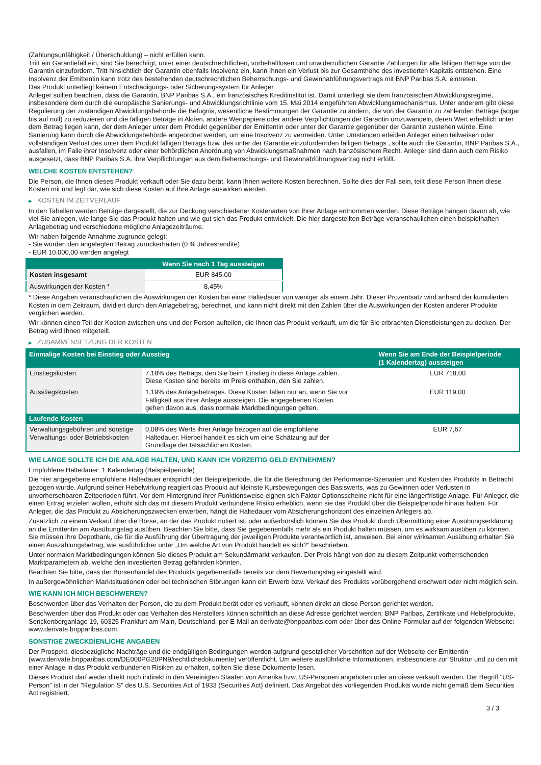(Zahlungsunfähigkeit / Überschuldung) – nicht erfüllen kann.
Tritt ein Garantiefall ein, sind Sie berechtigt, unter einer deutschrechtlichen, vorbehaltlosen und unwiderruflichen Garantie Zahlungen für alle fälligen Beträge von der Garantin einzufordern. Tritt hinsichtlich der Garantin ebenfalls Insolvenz ein, kann Ihnen ein Verlust bis zur Gesamthöhe des investierten Kapitals entstehen. Eine Insolvenz der Emittentin kann trotz des bestehenden deutschrechtlichen Beherrschungs- und Gewinnabführungsvertrags mit BNP Paribas S.A. eintreten.
Das Produkt unterliegt keinem Entschädigungs- oder Sicherungssystem für Anleger.
Anleger sollten beachten, dass die Garantin, BNP Paribas S.A., ein französisches Kreditinstitut ist. Damit unterliegt sie dem französischen Abwicklungsregime, insbesondere dem durch die europäische Sanierungs- und Abwicklungsrichtlinie vom 15. Mai 2014 eingeführten Abwicklungsmechanismus. Unter anderem gibt diese Regulierung der zuständigen Abwicklungsbehörde die Befugnis, wesentliche Bestimmungen der Garantie zu ändern, die von der Garantin zu zahlenden Beträge (sogar bis auf null) zu reduzieren und die fälligen Beträge in Aktien, andere Wertpapiere oder andere Verpflichtungen der Garantin umzuwandeln, deren Wert erheblich unter dem Betrag liegen kann, der dem Anleger unter dem Produkt gegenüber der Emittentin oder unter der Garantie gegenüber der Garantin zustehen würde. Eine Sanierung kann durch die Abwicklungsbehörde angeordnet werden, um eine Insolvenz zu vermeiden. Unter Umständen erleiden Anleger einen teilweisen oder vollständigen Verlust des unter dem Produkt fälligen Betrags bzw. des unter der Garantie einzufordernden fälligen Betrags , sollte auch die Garantin, BNP Paribas S.A., ausfallen, im Falle ihrer Insolvenz oder einer behördlichen Anordnung von Abwicklungsmaßnahmen nach französischem Recht. Anleger sind dann auch dem Risiko ausgesetzt, dass BNP Paribas S.A. ihre Verpflichtungen aus dem Beherrschungs- und Gewinnabführungsvertrag nicht erfüllt.
WELCHE KOSTEN ENTSTEHEN?
Die Person, die Ihnen dieses Produkt verkauft oder Sie dazu berät, kann Ihnen weitere Kosten berechnen. Sollte dies der Fall sein, teilt diese Person Ihnen diese Kosten mit und legt dar, wie sich diese Kosten auf Ihre Anlage auswirken werden.
▶ KOSTEN IM ZEITVERLAUF
In den Tabellen werden Beträge dargestellt, die zur Deckung verschiedener Kostenarten von Ihrer Anlage entnommen werden. Diese Beträge hängen davon ab, wie viel Sie anlegen, wie lange Sie das Produkt halten und wie gut sich das Produkt entwickelt. Die hier dargestellten Beträge veranschaulichen einen beispielhaften Anlagebetrag und verschiedene mögliche Anlagezeiträume.
Wir haben folgende Annahme zugrunde gelegt:
- Sie würden den angelegten Betrag zurückerhalten (0 % Jahresrendite)
- EUR 10.000,00 werden angelegt
| | Wenn Sie nach 1 Tag aussteigen |
| --- | --- |
| Kosten insgesamt | EUR 845,00 |
| Auswirkungen der Kosten * | 8,45% |
* Diese Angaben veranschaulichen die Auswirkungen der Kosten bei einer Haltedauer von weniger als einem Jahr. Dieser Prozentsatz wird anhand der kumulierten Kosten in dem Zeitraum, dividiert durch den Anlagebetrag, berechnet, und kann nicht direkt mit den Zahlen über die Auswirkungen der Kosten anderer Produkte verglichen werden.
Wir können einen Teil der Kosten zwischen uns und der Person aufteilen, die Ihnen das Produkt verkauft, um die für Sie erbrachten Dienstleistungen zu decken. Der Betrag wird Ihnen mitgeteilt.
▶ ZUSAMMENSETZUNG DER KOSTEN
| Einmalige Kosten bei Einstieg oder Ausstieg | | Wenn Sie am Ende der Beispielperiode (1 Kalendertag) aussteigen |
| --- | --- | --- |
| Einstiegskosten | 7,18% des Betrags, den Sie beim Einstieg in diese Anlage zahlen. Diese Kosten sind bereits im Preis enthalten, den Sie zahlen. | EUR 718,00 |
| Ausstiegskosten | 1,19% des Anlagebetrages. Diese Kosten fallen nur an, wenn Sie vor Fälligkeit aus ihrer Anlage aussteigen. Die angegebenen Kosten gehen davon aus, dass normale Marktbedingungen gelten. | EUR 119,00 |
| Laufende Kosten | | |
| Verwaltungsgebühren und sonstige Verwaltungs- oder Betriebskosten | 0,08% des Werts ihrer Anlage bezogen auf die empfohlene Haltedauer. Hierbei handelt es sich um eine Schätzung auf der Grundlage der tatsächlichen Kosten. | EUR 7,67 |
WIE LANGE SOLLTE ICH DIE ANLAGE HALTEN, UND KANN ICH VORZEITIG GELD ENTNEHMEN?
Empfohlene Haltedauer: 1 Kalendertag (Beispielperiode)
Die hier angegebene empfohlene Haltedauer entspricht der Beispielperiode, die für die Berechnung der Performance-Szenarien und Kosten des Produkts in Betracht gezogen wurde. Aufgrund seiner Hebelwirkung reagiert das Produkt auf kleinste Kursbewegungen des Basiswerts, was zu Gewinnen oder Verlusten in unvorhersehbaren Zeitperioden führt. Vor dem Hintergrund ihrer Funktionsweise eignen sich Faktor Optionsscheine nicht für eine längerfristige Anlage. Für Anleger, die einen Ertrag erzielen wollen, erhöht sich das mit diesem Produkt verbundene Risiko erheblich, wenn sie das Produkt über die Beispielperiode hinaus halten. Für Anleger, die das Produkt zu Absicherungszwecken erwerben, hängt die Haltedauer vom Absicherungshorizont des einzelnen Anlegers ab.
Zusätzlich zu einem Verkauf über die Börse, an der das Produkt notiert ist, oder außerbörslich können Sie das Produkt durch Übermittlung einer Ausübungserklärung an die Emittentin am Ausübungstag ausüben. Beachten Sie bitte, dass Sie gegebenenfalls mehr als ein Produkt halten müssen, um es wirksam ausüben zu können. Sie müssen Ihre Depotbank, die für die Ausführung der Übertragung der jeweiligen Produkte verantwortlich ist, anweisen. Bei einer wirksamen Ausübung erhalten Sie einen Auszahlungsbetrag, wie ausführlicher unter „Um welche Art von Produkt handelt es sich?“ beschrieben.
Unter normalen Marktbedingungen können Sie dieses Produkt am Sekundärmarkt verkaufen. Der Preis hängt von den zu diesem Zeitpunkt vorherrschenden Marktparametern ab, welche den investierten Betrag gefährden könnten.
Beachten Sie bitte, dass der Börsenhandel des Produkts gegebenenfalls bereits vor dem Bewertungstag eingestellt wird.
In außergewöhnlichen Marktsituationen oder bei technischen Störungen kann ein Erwerb bzw. Verkauf des Produkts vorübergehend erschwert oder nicht möglich sein.
WIE KANN ICH MICH BESCHWEREN?
Beschwerden über das Verhalten der Person, die zu dem Produkt berät oder es verkauft, können direkt an diese Person gerichtet werden.
Beschwerden über das Produkt oder das Verhalten des Herstellers können schriftlich an diese Adresse gerichtet werden: BNP Paribas, Zertifikate und Hebelprodukte, Senckenberganlage 19, 60325 Frankfurt am Main, Deutschland, per E-Mail an derivate@bnpparibas.com oder über das Online-Formular auf der folgenden Webseite: www.derivate.bnpparibas.com.
SONSTIGE ZWECKDIENLICHE ANGABEN
Der Prospekt, diesbezügliche Nachträge und die endgültigen Bedingungen werden aufgrund gesetzlicher Vorschriften auf der Webseite der Emittentin (www.derivate.bnpparibas.com/DE000PG20PN9/rechtlichedokumente) veröffentlicht. Um weitere ausführliche Informationen, insbesondere zur Struktur und zu den mit einer Anlage in das Produkt verbundenen Risiken zu erhalten, sollten Sie diese Dokumente lesen.
Dieses Produkt darf weder direkt noch indirekt in den Vereinigten Staaten von Amerika bzw. US-Personen angeboten oder an diese verkauft werden. Der Begriff "US-Person" ist in der "Regulation S" des U.S. Securities Act of 1933 (Securities Act) definiert. Das Angebot des vorliegenden Produkts wurde nicht gemäß dem Securities Act registriert.
3 / 3